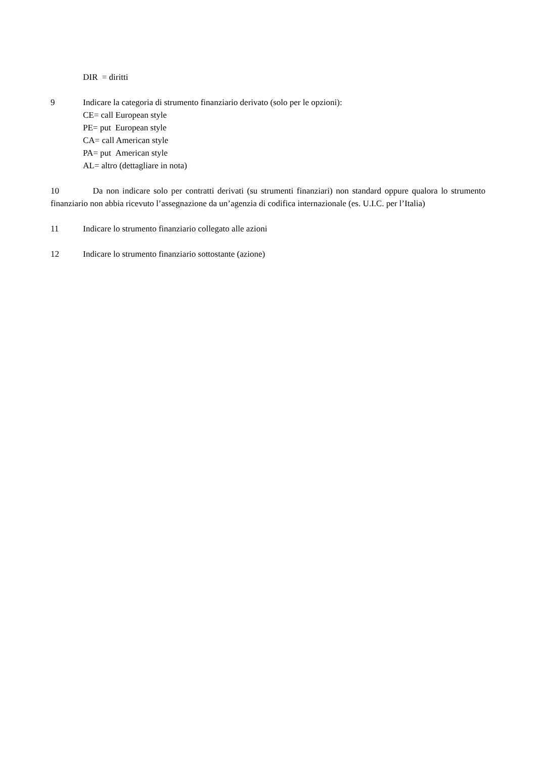DIR = diritti
9 Indicare la categoria di strumento finanziario derivato (solo per le opzioni):
CE= call European style
PE= put European style
CA= call American style
PA= put American style
AL= altro (dettagliare in nota)
10 Da non indicare solo per contratti derivati (su strumenti finanziari) non standard oppure qualora lo strumento finanziario non abbia ricevuto l’assegnazione da un’agenzia di codifica internazionale (es. U.I.C. per l’Italia)
11 Indicare lo strumento finanziario collegato alle azioni
12 Indicare lo strumento finanziario sottostante (azione)